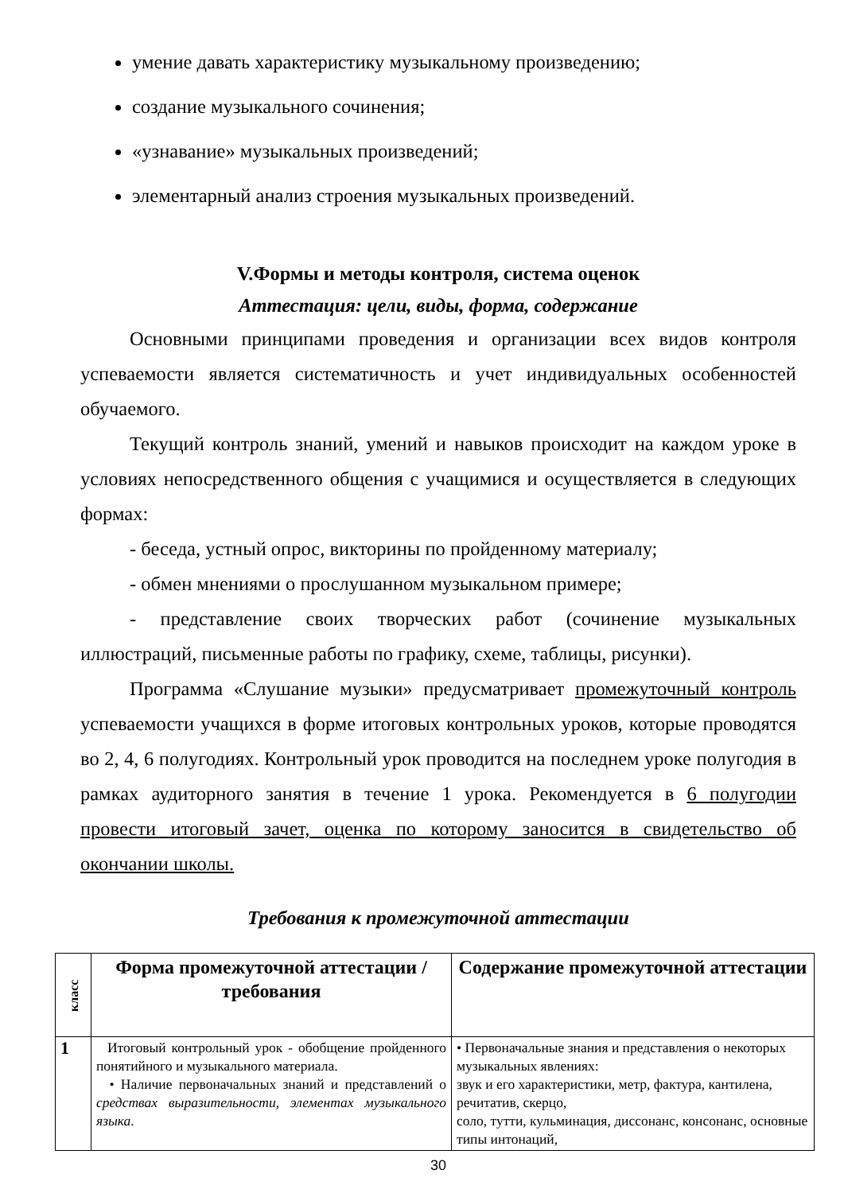умение давать характеристику музыкальному произведению;
создание музыкального сочинения;
«узнавание» музыкальных произведений;
элементарный анализ строения музыкальных произведений.
V.Формы и методы контроля, система оценок
Аттестация: цели, виды, форма, содержание
Основными принципами проведения и организации всех видов контроля успеваемости является систематичность и учет индивидуальных особенностей обучаемого.
Текущий контроль знаний, умений и навыков происходит на каждом уроке в условиях непосредственного общения с учащимися и осуществляется в следующих формах:
- беседа, устный опрос, викторины по пройденному материалу;
- обмен мнениями о прослушанном музыкальном примере;
- представление своих творческих работ (сочинение музыкальных иллюстраций, письменные работы по графику, схеме, таблицы, рисунки).
Программа «Слушание музыки» предусматривает промежуточный контроль успеваемости учащихся в форме итоговых контрольных уроков, которые проводятся во 2, 4, 6 полугодиях. Контрольный урок проводится на последнем уроке полугодия в рамках аудиторного занятия в течение 1 урока. Рекомендуется в 6 полугодии провести итоговый зачет, оценка по которому заносится в свидетельство об окончании школы.
Требования к промежуточной аттестации
| класс | Форма промежуточной аттестации / требования | Содержание промежуточной аттестации |
| --- | --- | --- |
| 1 | Итоговый контрольный урок - обобщение пройденного понятийного и музыкального материала. • Наличие первоначальных знаний и представлений о средствах выразительности, элементах музыкального языка . | • Первоначальные знания и представления о некоторых музыкальных явлениях: звук и его характеристики, метр, фактура, кантилена, речитатив, скерцо, соло, тутти, кульминация, диссонанс, консонанс, основные типы интонаций, |
30